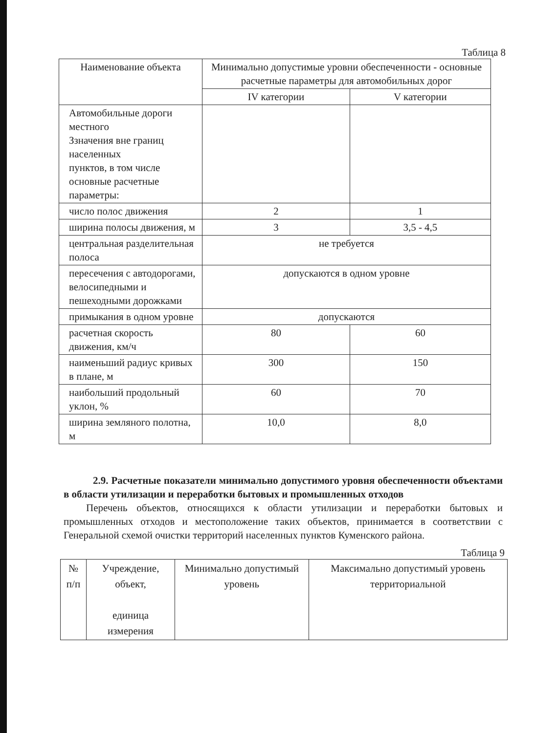Таблица 8
| Наименование объекта | Минимально допустимые уровни обеспеченности - основные расчетные параметры для автомобильных дорог | |
| --- | --- | --- |
| | IV категории | V категории |
| Автомобильные дороги местного Ззначения вне границ населенных пунктов, в том числе основные расчетные параметры: | | |
| число полос движения | 2 | 1 |
| ширина полосы движения, м | 3 | 3,5 - 4,5 |
| центральная разделительная полоса | не требуется | |
| пересечения с автодорогами, велосипедными и пешеходными дорожками | допускаются в одном уровне | |
| примыкания в одном уровне | допускаются | |
| расчетная скорость движения, км/ч | 80 | 60 |
| наименьший радиус кривых в плане, м | 300 | 150 |
| наибольший продольный уклон, % | 60 | 70 |
| ширина земляного полотна, м | 10,0 | 8,0 |
2.9. Расчетные показатели минимально допустимого уровня обеспеченности объектами в области утилизации и переработки бытовых и промышленных отходов
Перечень объектов, относящихся к области утилизации и переработки бытовых и промышленных отходов и местоположение таких объектов, принимается в соответствии с Генеральной схемой очистки территорий населенных пунктов Куменского района.
Таблица 9
| № п/п | Учреждение, объект, единица измерения | Минимально допустимый уровень | Максимально допустимый уровень территориальной |
| --- | --- | --- | --- |